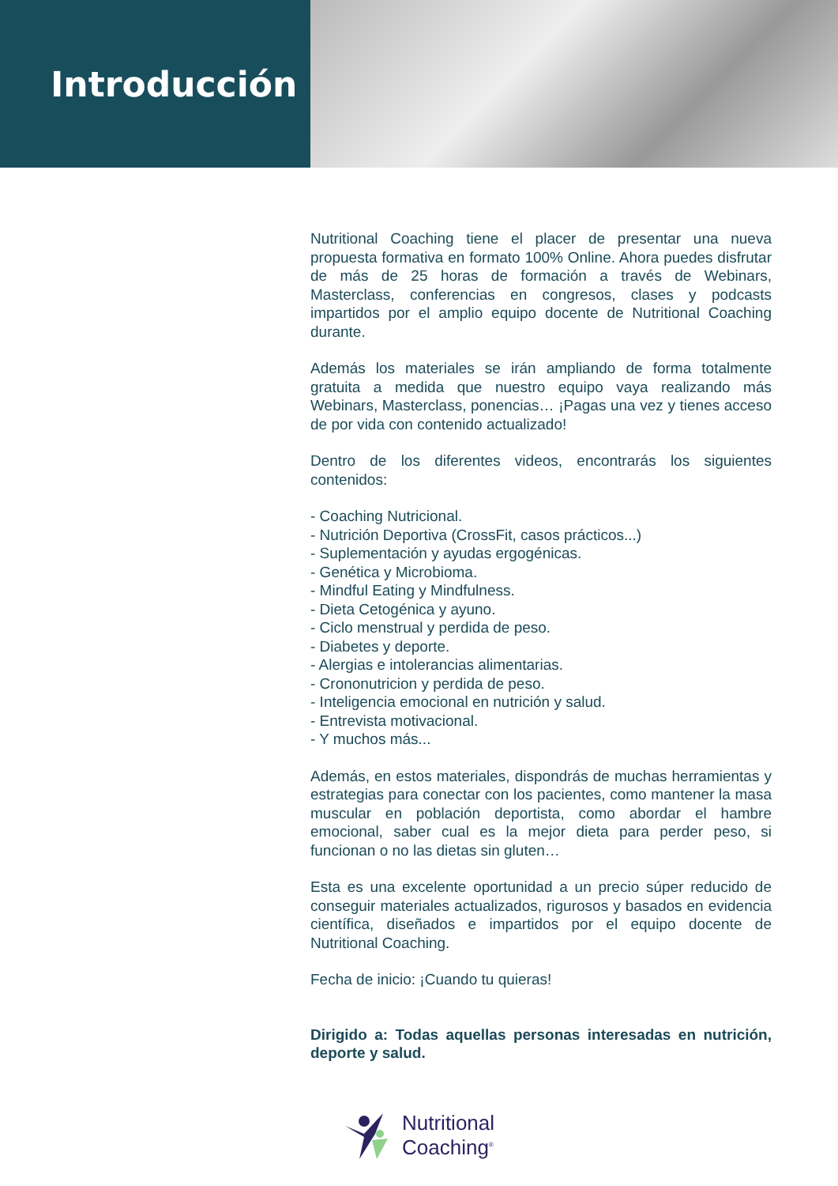Introducción
Nutritional Coaching tiene el placer de presentar una nueva propuesta formativa en formato 100% Online. Ahora puedes disfrutar de más de 25 horas de formación a través de Webinars, Masterclass, conferencias en congresos, clases y podcasts impartidos por el amplio equipo docente de Nutritional Coaching durante.
Además los materiales se irán ampliando de forma totalmente gratuita a medida que nuestro equipo vaya realizando más Webinars, Masterclass, ponencias… ¡Pagas una vez y tienes acceso de por vida con contenido actualizado!
Dentro de los diferentes videos, encontrarás los siguientes contenidos:
- Coaching Nutricional.
- Nutrición Deportiva (CrossFit, casos prácticos...)
- Suplementación y ayudas ergogénicas.
- Genética y Microbioma.
- Mindful Eating y Mindfulness.
- Dieta Cetogénica y ayuno.
- Ciclo menstrual y perdida de peso.
- Diabetes y deporte.
- Alergias e intolerancias alimentarias.
- Crononutricion y perdida de peso.
- Inteligencia emocional en nutrición y salud.
- Entrevista motivacional.
- Y muchos más...
Además, en estos materiales, dispondrás de muchas herramientas y estrategias para conectar con los pacientes, como mantener la masa muscular en población deportista, como abordar el hambre emocional, saber cual es la mejor dieta para perder peso, si funcionan o no las dietas sin gluten…
Esta es una excelente oportunidad a un precio súper reducido de conseguir materiales actualizados, rigurosos y basados en evidencia científica, diseñados e impartidos por el equipo docente de Nutritional Coaching.
Fecha de inicio: ¡Cuando tu quieras!
Dirigido a: Todas aquellas personas interesadas en nutrición, deporte y salud.
Nutritional
Coaching<sup>®</sup>